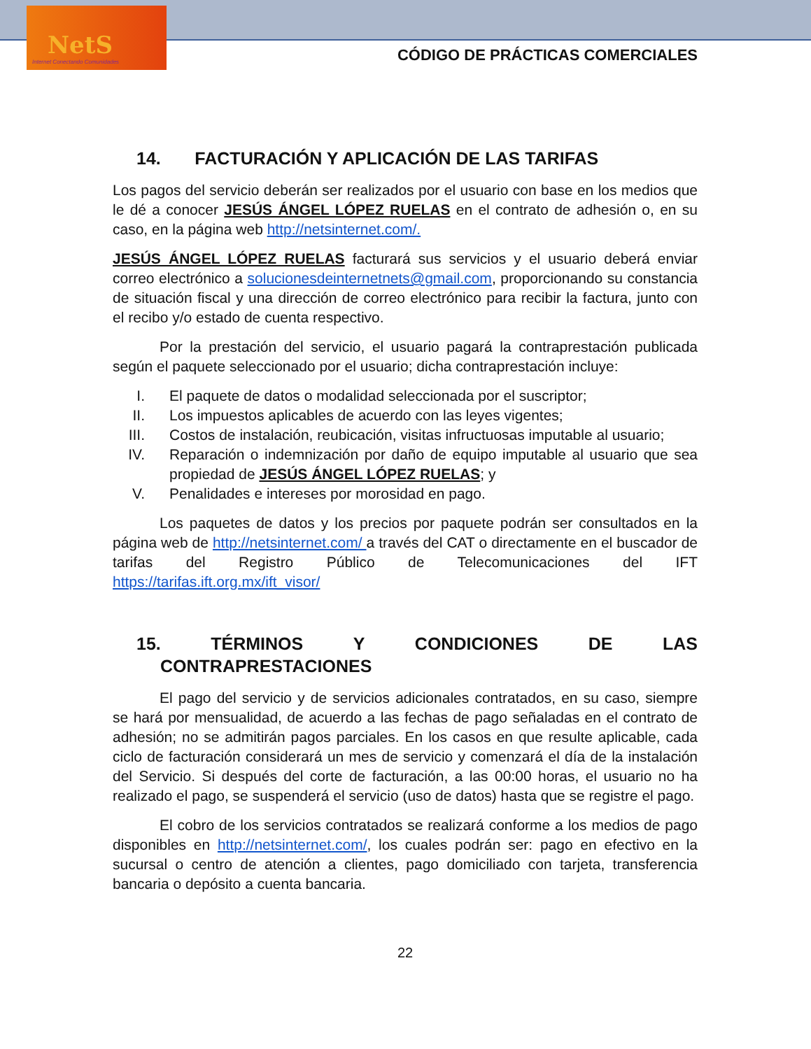NetS
Internet Conectando Comunidades
CÓDIGO DE PRÁCTICAS COMERCIALES
14. FACTURACIÓN Y APLICACIÓN DE LAS TARIFAS
Los pagos del servicio deberán ser realizados por el usuario con base en los medios que le dé a conocer JESÚS ÁNGEL LÓPEZ RUELAS en el contrato de adhesión o, en su caso, en la página web http://netsinternet.com/.
JESÚS ÁNGEL LÓPEZ RUELAS facturará sus servicios y el usuario deberá enviar correo electrónico a solucionesdeinternetnets@gmail.com, proporcionando su constancia de situación fiscal y una dirección de correo electrónico para recibir la factura, junto con el recibo y/o estado de cuenta respectivo.
Por la prestación del servicio, el usuario pagará la contraprestación publicada según el paquete seleccionado por el usuario; dicha contraprestación incluye:
I. El paquete de datos o modalidad seleccionada por el suscriptor;
II. Los impuestos aplicables de acuerdo con las leyes vigentes;
III.
Costos de instalación, reubicación, visitas infructuosas imputable al usuario;
IV. Reparación o indemnización por daño de equipo imputable al usuario que sea propiedad de JESÚS ÁNGEL LÓPEZ RUELAS; y
V. Penalidades e intereses por morosidad en pago.
Los paquetes de datos y los precios por paquete podrán ser consultados en la página web de http://netsinternet.com/ a través del CAT o directamente en el buscador de tarifas del Registro Público de Telecomunicaciones del IFT https://tarifas.ift.org.mx/ift_visor/
15. TÉRMINOS Y CONDICIONES DE LAS
CONTRAPRESTACIONES
El pago del servicio y de servicios adicionales contratados, en su caso, siempre se hará por mensualidad, de acuerdo a las fechas de pago señaladas en el contrato de adhesión; no se admitirán pagos parciales. En los casos en que resulte aplicable, cada ciclo de facturación considerará un mes de servicio y comenzará el día de la instalación del Servicio. Si después del corte de facturación, a las 00:00 horas, el usuario no ha realizado el pago, se suspenderá el servicio (uso de datos) hasta que se registre el pago.
El cobro de los servicios contratados se realizará conforme a los medios de pago disponibles en http://netsinternet.com/, los cuales podrán ser: pago en efectivo en la sucursal o centro de atención a clientes, pago domiciliado con tarjeta, transferencia bancaria o depósito a cuenta bancaria.
22